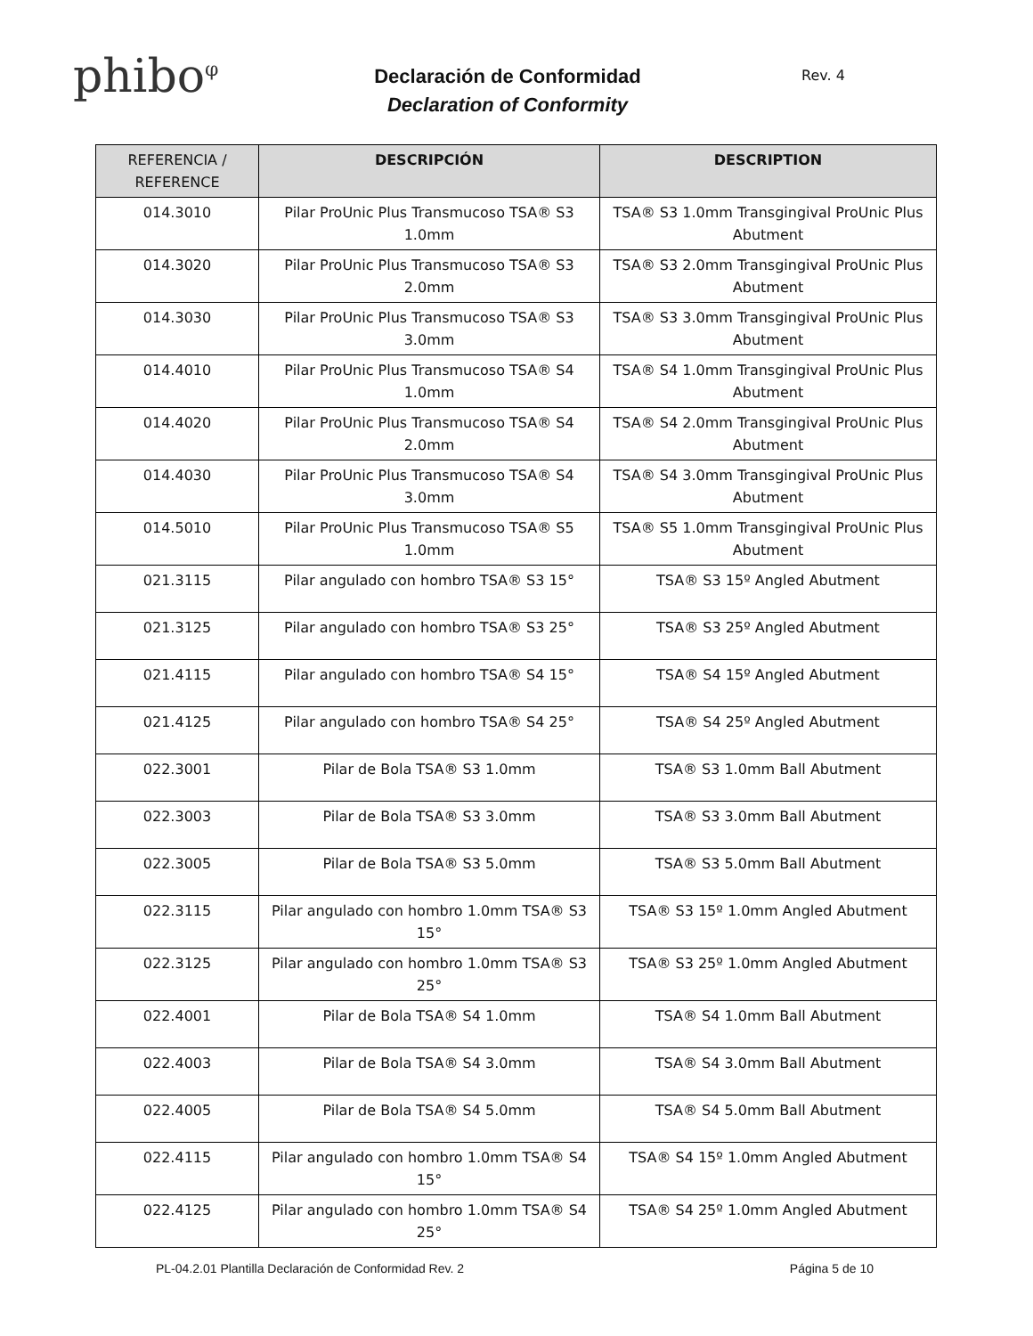phibo<sup>φ</sup>
Declaración de Conformidad
Declaration of Conformity
Rev. 4
| REFERENCIA / REFERENCE | DESCRIPCIÓN | DESCRIPTION |
| --- | --- | --- |
| 014.3010 | Pilar ProUnic Plus Transmucoso TSA® S3 1.0mm | TSA® S3 1.0mm Transgingival ProUnic Plus Abutment |
| 014.3020 | Pilar ProUnic Plus Transmucoso TSA® S3 2.0mm | TSA® S3 2.0mm Transgingival ProUnic Plus Abutment |
| 014.3030 | Pilar ProUnic Plus Transmucoso TSA® S3 3.0mm | TSA® S3 3.0mm Transgingival ProUnic Plus Abutment |
| 014.4010 | Pilar ProUnic Plus Transmucoso TSA® S4 1.0mm | TSA® S4 1.0mm Transgingival ProUnic Plus Abutment |
| 014.4020 | Pilar ProUnic Plus Transmucoso TSA® S4 2.0mm | TSA® S4 2.0mm Transgingival ProUnic Plus Abutment |
| 014.4030 | Pilar ProUnic Plus Transmucoso TSA® S4 3.0mm | TSA® S4 3.0mm Transgingival ProUnic Plus Abutment |
| 014.5010 | Pilar ProUnic Plus Transmucoso TSA® S5 1.0mm | TSA® S5 1.0mm Transgingival ProUnic Plus Abutment |
| 021.3115 | Pilar angulado con hombro TSA® S3 15° | TSA® S3 15º Angled Abutment |
| 021.3125 | Pilar angulado con hombro TSA® S3 25° | TSA® S3 25º Angled Abutment |
| 021.4115 | Pilar angulado con hombro TSA® S4 15° | TSA® S4 15º Angled Abutment |
| 021.4125 | Pilar angulado con hombro TSA® S4 25° | TSA® S4 25º Angled Abutment |
| 022.3001 | Pilar de Bola TSA® S3 1.0mm | TSA® S3 1.0mm Ball Abutment |
| 022.3003 | Pilar de Bola TSA® S3 3.0mm | TSA® S3 3.0mm Ball Abutment |
| 022.3005 | Pilar de Bola TSA® S3 5.0mm | TSA® S3 5.0mm Ball Abutment |
| 022.3115 | Pilar angulado con hombro 1.0mm TSA® S3 15° | TSA® S3 15º 1.0mm Angled Abutment |
| 022.3125 | Pilar angulado con hombro 1.0mm TSA® S3 25° | TSA® S3 25º 1.0mm Angled Abutment |
| 022.4001 | Pilar de Bola TSA® S4 1.0mm | TSA® S4 1.0mm Ball Abutment |
| 022.4003 | Pilar de Bola TSA® S4 3.0mm | TSA® S4 3.0mm Ball Abutment |
| 022.4005 | Pilar de Bola TSA® S4 5.0mm | TSA® S4 5.0mm Ball Abutment |
| 022.4115 | Pilar angulado con hombro 1.0mm TSA® S4 15° | TSA® S4 15º 1.0mm Angled Abutment |
| 022.4125 | Pilar angulado con hombro 1.0mm TSA® S4 25° | TSA® S4 25º 1.0mm Angled Abutment |
PL-04.2.01 Plantilla Declaración de Conformidad Rev. 2 Página 5 de 10